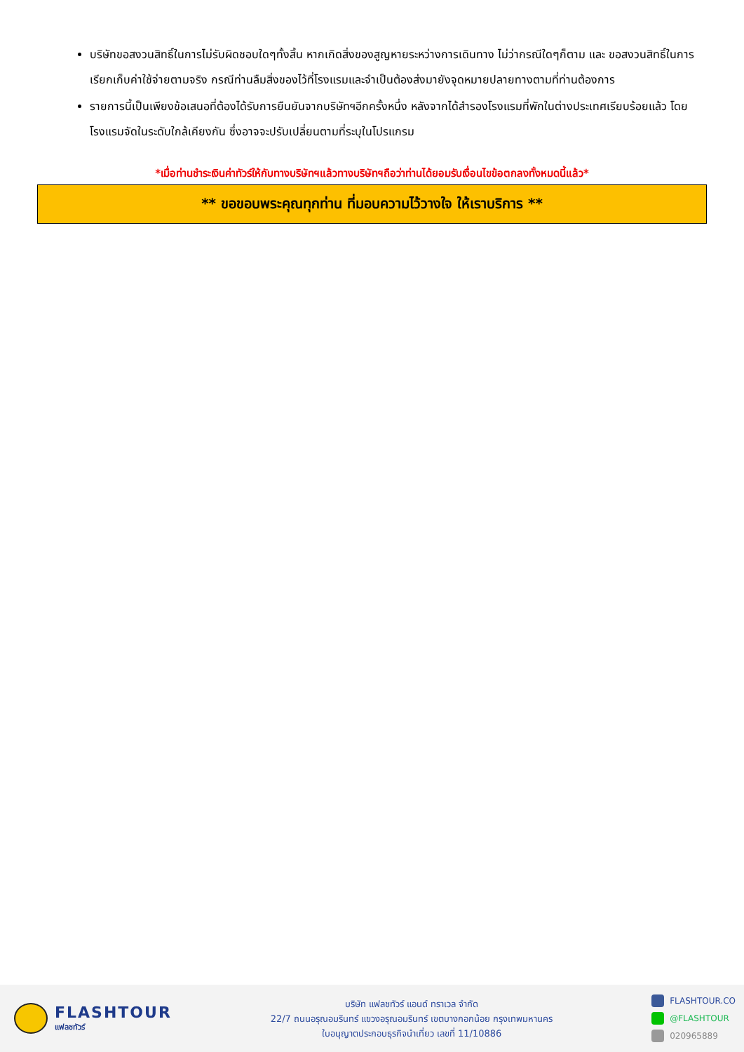บริษัทขอสงวนสิทธิ์ในการไม่รับผิดชอบใดๆทั้งสิ้น หากเกิดสิ่งของสูญหายระหว่างการเดินทาง ไม่ว่ากรณีใดๆก็ตาม และ ขอสงวนสิทธิ์ในการเรียกเก็บค่าใช้จ่ายตามจริง กรณีท่านลืมสิ่งของไว้ที่โรงแรมและจำเป็นต้องส่งมายังจุดหมายปลายทางตามที่ท่านต้องการ
รายการนี้เป็นเพียงข้อเสนอที่ต้องได้รับการยืนยันจากบริษัทฯอีกครั้งหนึ่ง หลังจากได้สำรองโรงแรมที่พักในต่างประเทศเรียบร้อยแล้ว โดยโรงแรมจัดในระดับใกล้เคียงกัน ซึ่งอาจจะปรับเปลี่ยนตามที่ระบุในโปรแกรม
*เมื่อท่านชำระเงินค่าทัวร์ให้กับทางบริษัทฯแล้วทางบริษัทฯถือว่าท่านได้ยอมรับเงื่อนไขข้อตกลงทั้งหมดนี้แล้ว*
** ขอขอบพระคุณทุกท่าน ที่มอบความไว้วางใจ ให้เราบริการ **
FLASHTOUR
แฟลชทัวร์
บริษัท แฟลชทัวร์ แอนด์ ทราเวล จำกัด
22/7 ถนนอรุณอมรินทร์ แขวงอรุณอมรินทร์ เขตบางกอกน้อย กรุงเทพมหานคร
ใบอนุญาตประกอบธุรกิจนำเที่ยว เลขที่ 11/10886
FLASHTOUR.CO
@FLASHTOUR
020965889